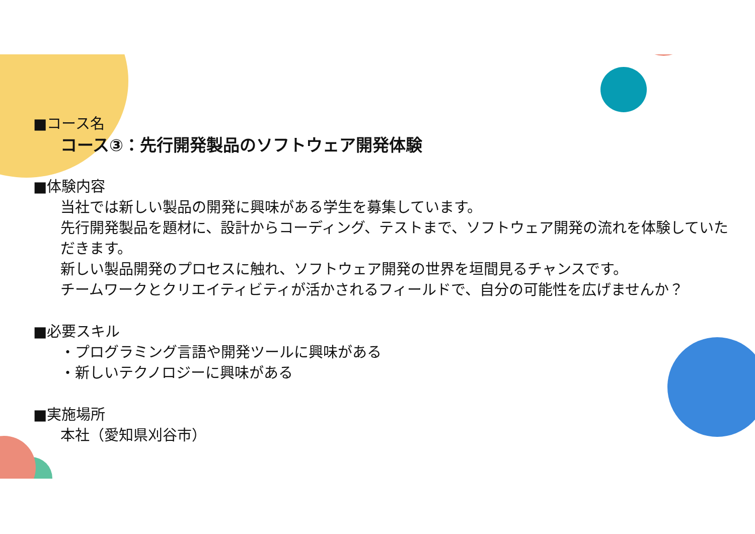■コース名
コース③：先行開発製品のソフトウェア開発体験
■体験内容
当社では新しい製品の開発に興味がある学生を募集しています。
先行開発製品を題材に、設計からコーディング、テストまで、ソフトウェア開発の流れを体験していただきます。
新しい製品開発のプロセスに触れ、ソフトウェア開発の世界を垣間見るチャンスです。
チームワークとクリエイティビティが活かされるフィールドで、自分の可能性を広げませんか？
■必要スキル
・プログラミング言語や開発ツールに興味がある
・新しいテクノロジーに興味がある
■実施場所
本社（愛知県刈谷市）